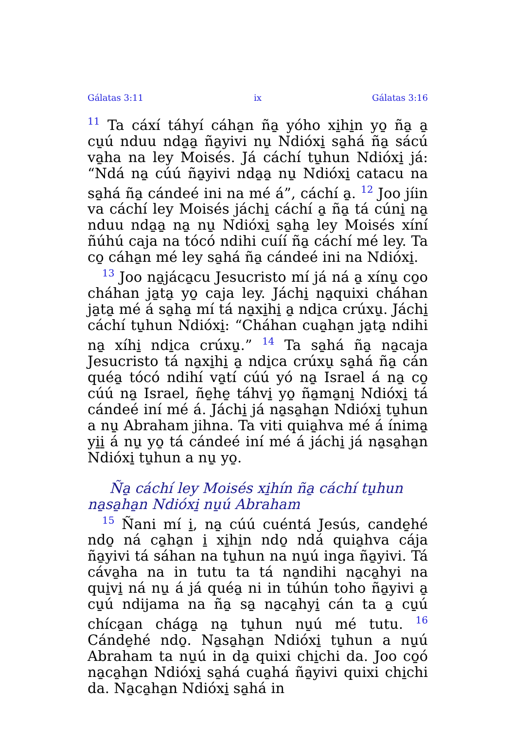Gálatas 3:11 ix Gálatas 3:16
<sup>11</sup> Ta cáxí táhyí cáha̱n ña̱ yóho xi̱hi̱n yo̱ ña̱ a̱ cu̱ú nduu nda̱a̱ ña̱yivi nu̱ Ndióxi̱ sa̱há ña̱ sácú va̱ha na ley Moisés. Já cáchí tu̱hun Ndióxi̱ já: “Ndá na̱ cúú ña̱yivi nda̱a̱ nu̱ Ndióxi̱ catacu na sa̱há ña̱ cándeé ini na mé á”, cáchí a̱. <sup>12</sup> Joo jíin va cáchí ley Moisés jáchi̱ cáchí a̱ ña̱ tá cúni̱ na̱ nduu nda̱a̱ na̱ nu̱ Ndióxi̱ sa̱ha̱ ley Moisés xíní ñúhú caja na tócó ndihi cuíí ña̱ cáchí mé ley. Ta co̱ cáha̱n mé ley sa̱há ña̱ cándeé ini na Ndióxi̱.
<sup>13</sup> Joo na̱jáca̱cu Jesucristo mí já ná a̱ xínu̱ co̱o cháhan ja̱ta̱ yo̱ caja ley. Jáchi̱ na̱quixi cháhan ja̱ta̱ mé á sa̱ha̱ mí tá na̱xi̱hi̱ a̱ ndi̱ca crúxu̱. Jáchi̱ cáchí tu̱hun Ndióxi̱: “Cháhan cua̱ha̱n ja̱ta̱ ndihi na̱ xíhi̱ ndi̱ca crúxu̱.” <sup>14</sup> Ta sa̱há ña̱ na̱caja Jesucristo tá na̱xi̱hi̱ a̱ ndi̱ca crúxu̱ sa̱há ña̱ cán quéa̱ tócó ndihí va̱tí cúú yó na̱ Israel á na̱ co̱ cúú na̱ Israel, ñe̱he̱ táhvi̱ yo̱ ña̱ma̱ni̱ Ndióxi̱ tá cándeé iní mé á. Jáchi̱ já na̱sa̱ha̱n Ndióxi̱ tu̱hun a nu̱ Abraham jihna. Ta viti quia̱hva mé á ínima̱ yi̱i̱ á nu̱ yo̱ tá cándeé iní mé á jáchi̱ já na̱sa̱ha̱n Ndióxi̱ tu̱hun a nu̱ yo̱.
Ña̱ cáchí ley Moisés xi̱hín ña̱ cáchí tu̱hun na̱sa̱ha̱n Ndióxi̱ nu̱ú Abraham
<sup>15</sup> Ñani mí i̱, na̱ cúú cuéntá Jesús, cande̱hé ndo̱ ná ca̱ha̱n i̱ xi̱hi̱n ndo̱ ndá quia̱hva cája ña̱yivi tá sáhan na tu̱hun na nu̱ú inga ña̱yivi. Tá cáva̱ha na in tutu ta tá na̱ndihi na̱ca̱hyi na qui̱vi̱ ná nu̱ á já quéa̱ ni in túhún toho ña̱yivi a̱ cu̱ú ndijama na ña̱ sa̱ na̱ca̱hyi̱ cán ta a̱ cu̱ú chíca̱an chága̱ na̱ tu̱hun nu̱ú mé tutu. <sup>16</sup> Cánde̱hé ndo̱. Na̱sa̱ha̱n Ndióxi̱ tu̱hun a nu̱ú Abraham ta nu̱ú in da̱ quixi chi̱chi da. Joo co̱ó na̱ca̱ha̱n Ndióxi̱ sa̱há cua̱há ña̱yivi quixi chi̱chi da. Na̱ca̱ha̱n Ndióxi̱ sa̱há in